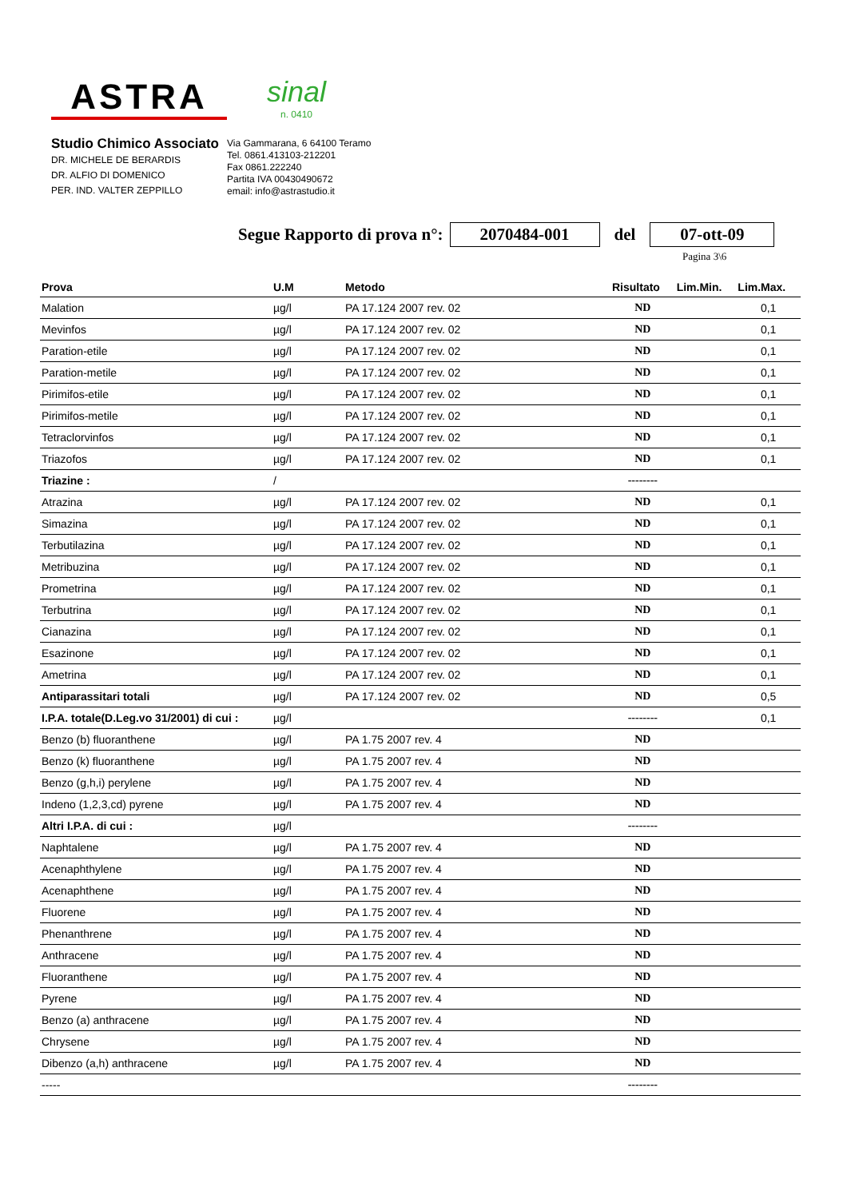ASTRA
sinal
n. 0410
Studio Chimico Associato
DR. MICHELE DE BERARDIS
DR. ALFIO DI DOMENICO
PER. IND. VALTER ZEPPILLO
Via Gammarana, 6 64100 Teramo
Tel. 0861.413103-212201
Fax 0861.222240
Partita IVA 00430490672
email: info@astrastudio.it
Segue Rapporto di prova n°: 2070484-001 del 07-ott-09
Pagina 3\6
| Prova | U.M | Metodo | Risultato | Lim.Min. | Lim.Max. |
| --- | --- | --- | --- | --- | --- |
| Malation | µg/l | PA 17.124 2007 rev. 02 | ND | | 0,1 |
| Mevinfos | µg/l | PA 17.124 2007 rev. 02 | ND | | 0,1 |
| Paration-etile | µg/l | PA 17.124 2007 rev. 02 | ND | | 0,1 |
| Paration-metile | µg/l | PA 17.124 2007 rev. 02 | ND | | 0,1 |
| Pirimifos-etile | µg/l | PA 17.124 2007 rev. 02 | ND | | 0,1 |
| Pirimifos-metile | µg/l | PA 17.124 2007 rev. 02 | ND | | 0,1 |
| Tetraclorvinfos | µg/l | PA 17.124 2007 rev. 02 | ND | | 0,1 |
| Triazofos | µg/l | PA 17.124 2007 rev. 02 | ND | | 0,1 |
| Triazine : | / | | -------- | | |
| Atrazina | µg/l | PA 17.124 2007 rev. 02 | ND | | 0,1 |
| Simazina | µg/l | PA 17.124 2007 rev. 02 | ND | | 0,1 |
| Terbutilazina | µg/l | PA 17.124 2007 rev. 02 | ND | | 0,1 |
| Metribuzina | µg/l | PA 17.124 2007 rev. 02 | ND | | 0,1 |
| Prometrina | µg/l | PA 17.124 2007 rev. 02 | ND | | 0,1 |
| Terbutrina | µg/l | PA 17.124 2007 rev. 02 | ND | | 0,1 |
| Cianazina | µg/l | PA 17.124 2007 rev. 02 | ND | | 0,1 |
| Esazinone | µg/l | PA 17.124 2007 rev. 02 | ND | | 0,1 |
| Ametrina | µg/l | PA 17.124 2007 rev. 02 | ND | | 0,1 |
| Antiparassitari totali | µg/l | PA 17.124 2007 rev. 02 | ND | | 0,5 |
| I.P.A. totale(D.Leg.vo 31/2001) di cui : | µg/l | | -------- | | 0,1 |
| Benzo (b) fluoranthene | µg/l | PA 1.75 2007 rev. 4 | ND | | |
| Benzo (k) fluoranthene | µg/l | PA 1.75 2007 rev. 4 | ND | | |
| Benzo (g,h,i) perylene | µg/l | PA 1.75 2007 rev. 4 | ND | | |
| Indeno (1,2,3,cd) pyrene | µg/l | PA 1.75 2007 rev. 4 | ND | | |
| Altri I.P.A. di cui : | µg/l | | -------- | | |
| Naphtalene | µg/l | PA 1.75 2007 rev. 4 | ND | | |
| Acenaphthylene | µg/l | PA 1.75 2007 rev. 4 | ND | | |
| Acenaphthene | µg/l | PA 1.75 2007 rev. 4 | ND | | |
| Fluorene | µg/l | PA 1.75 2007 rev. 4 | ND | | |
| Phenanthrene | µg/l | PA 1.75 2007 rev. 4 | ND | | |
| Anthracene | µg/l | PA 1.75 2007 rev. 4 | ND | | |
| Fluoranthene | µg/l | PA 1.75 2007 rev. 4 | ND | | |
| Pyrene | µg/l | PA 1.75 2007 rev. 4 | ND | | |
| Benzo (a) anthracene | µg/l | PA 1.75 2007 rev. 4 | ND | | |
| Chrysene | µg/l | PA 1.75 2007 rev. 4 | ND | | |
| Dibenzo (a,h) anthracene | µg/l | PA 1.75 2007 rev. 4 | ND | | |
| ----- | | | -------- | | |